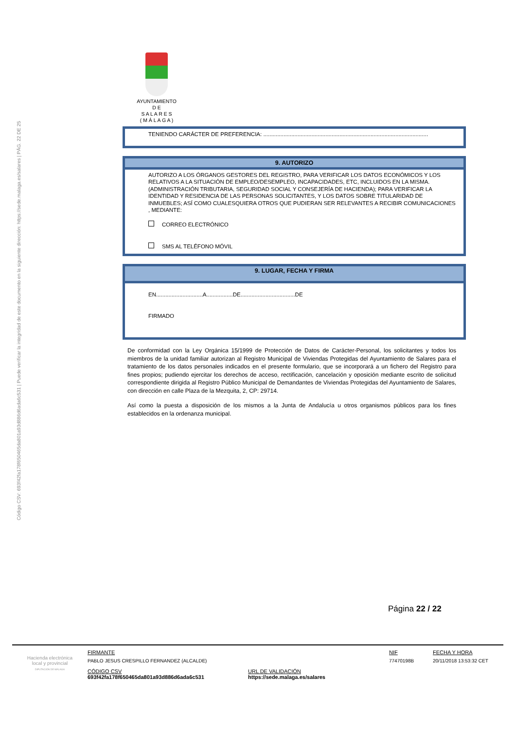Código CSV: 693f42fa178f650465da801a93d886d6ada6c531 | Puede verificar la integridad de este documento en la siguiente dirección: https://sede.malaga.es/salares | PÁG. 22 DE 25
AYUNTAMIENTO
D E
S A L A R E S
( M Á L A G A )
TENIENDO CARÁCTER DE PREFERENCIA: ..........................................................................................................
9. AUTORIZO
AUTORIZO A LOS ÓRGANOS GESTORES DEL REGISTRO, PARA VERIFICAR LOS DATOS ECONÓMICOS Y LOS RELATIVOS A LA SITUACIÓN DE EMPLEO/DESEMPLEO, INCAPACIDADES, ETC, INCLUIDOS EN LA MISMA.
(ADMINISTRACIÓN TRIBUTARIA, SEGURIDAD SOCIAL Y CONSEJERÍA DE HACIENDA); PARA VERIFICAR LA IDENTIDAD Y RESIDENCIA DE LAS PERSONAS SOLICITANTES, Y LOS DATOS SOBRE TITULARIDAD DE INMUEBLES; ASÍ COMO CUALESQUIERA OTROS QUE PUDIERAN SER RELEVANTES A RECIBIR COMUNICACIONES , MEDIANTE:
CORREO ELECTRÓNICO
SMS AL TELÉFONO MÓVIL
9. LUGAR, FECHA Y FIRMA
EN..............................A.................DE...................................DE
FIRMADO
De conformidad con la Ley Orgánica 15/1999 de Protección de Datos de Carácter-Personal, los solicitantes y todos los miembros de la unidad familiar autorizan al Registro Municipal de Viviendas Protegidas del Ayuntamiento de Salares para el tratamiento de los datos personales indicados en el presente formulario, que se incorporará a un fichero del Registro para fines propios; pudiendo ejercitar los derechos de acceso, rectificación, cancelación y oposición mediante escrito de solicitud correspondiente dirigida al Registro Público Municipal de Demandantes de Viviendas Protegidas del Ayuntamiento de Salares, con dirección en calle Plaza de la Mezquita, 2, CP: 29714.
Así como la puesta a disposición de los mismos a la Junta de Andalucía u otros organismos públicos para los fines establecidos en la ordenanza municipal.
Página 22 / 22
Hacienda electrónica
local y provincial
DIPUTACIÓN DE MÁLAGA
FIRMANTE
PABLO JESUS CRESPILLO FERNANDEZ (ALCALDE)
CÓDIGO CSV
693f42fa178f650465da801a93d886d6ada6c531
URL DE VALIDACIÓN
https://sede.malaga.es/salares
NIF
77470198B
FECHA Y HORA
20/11/2018 13:53:32 CET